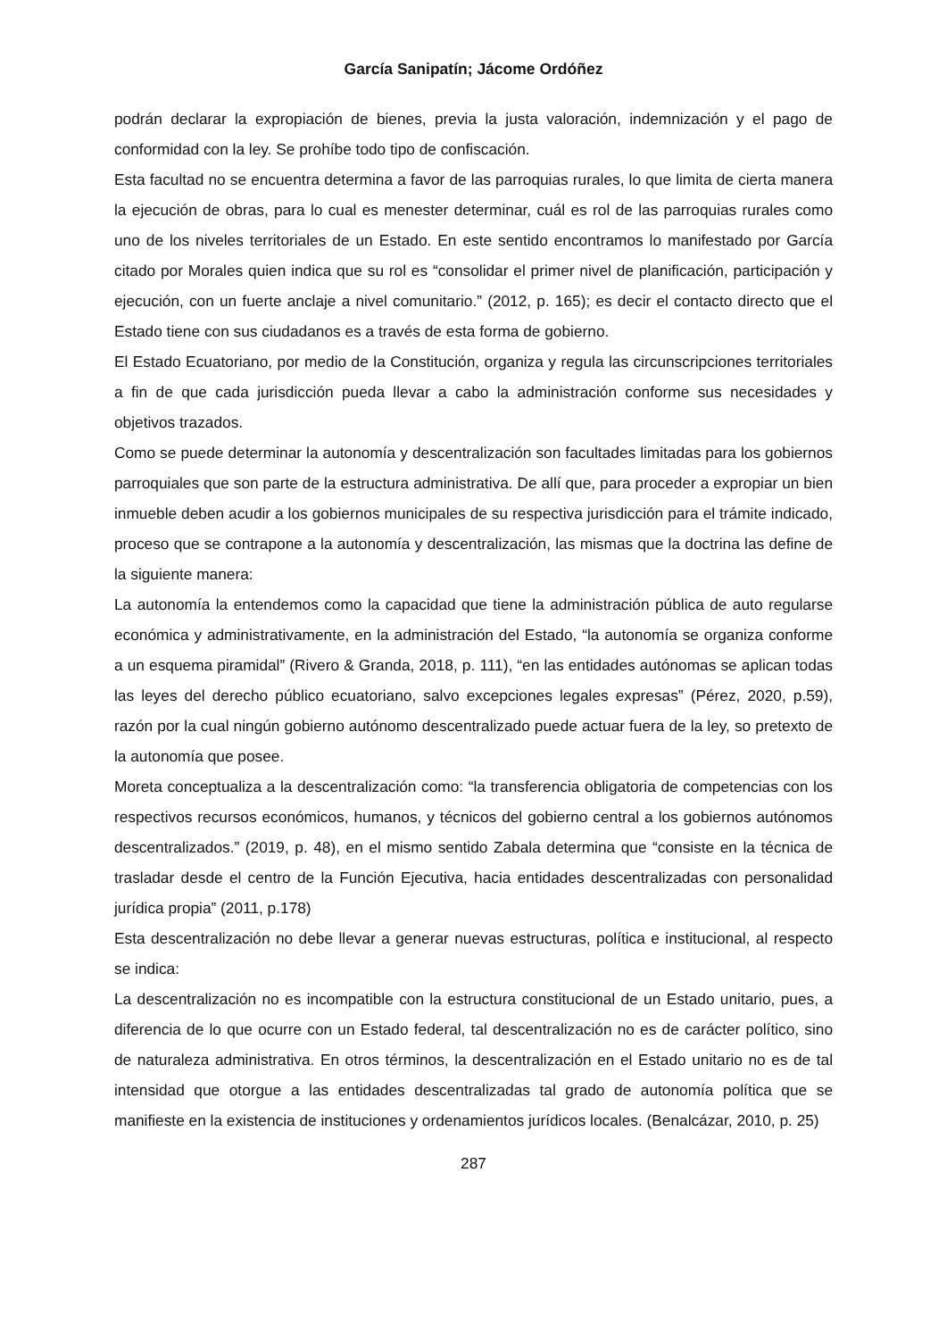García Sanipatín; Jácome Ordóñez
podrán declarar la expropiación de bienes, previa la justa valoración, indemnización y el pago de conformidad con la ley. Se prohíbe todo tipo de confiscación.
Esta facultad no se encuentra determina a favor de las parroquias rurales, lo que limita de cierta manera la ejecución de obras, para lo cual es menester determinar, cuál es rol de las parroquias rurales como uno de los niveles territoriales de un Estado. En este sentido encontramos lo manifestado por García citado por Morales quien indica que su rol es “consolidar el primer nivel de planificación, participación y ejecución, con un fuerte anclaje a nivel comunitario.” (2012, p. 165); es decir el contacto directo que el Estado tiene con sus ciudadanos es a través de esta forma de gobierno.
El Estado Ecuatoriano, por medio de la Constitución, organiza y regula las circunscripciones territoriales a fin de que cada jurisdicción pueda llevar a cabo la administración conforme sus necesidades y objetivos trazados.
Como se puede determinar la autonomía y descentralización son facultades limitadas para los gobiernos parroquiales que son parte de la estructura administrativa. De allí que, para proceder a expropiar un bien inmueble deben acudir a los gobiernos municipales de su respectiva jurisdicción para el trámite indicado, proceso que se contrapone a la autonomía y descentralización, las mismas que la doctrina las define de la siguiente manera:
La autonomía la entendemos como la capacidad que tiene la administración pública de auto regularse económica y administrativamente, en la administración del Estado, “la autonomía se organiza conforme a un esquema piramidal” (Rivero & Granda, 2018, p. 111), “en las entidades autónomas se aplican todas las leyes del derecho público ecuatoriano, salvo excepciones legales expresas” (Pérez, 2020, p.59), razón por la cual ningún gobierno autónomo descentralizado puede actuar fuera de la ley, so pretexto de la autonomía que posee.
Moreta conceptualiza a la descentralización como: “la transferencia obligatoria de competencias con los respectivos recursos económicos, humanos, y técnicos del gobierno central a los gobiernos autónomos descentralizados.” (2019, p. 48), en el mismo sentido Zabala determina que “consiste en la técnica de trasladar desde el centro de la Función Ejecutiva, hacia entidades descentralizadas con personalidad jurídica propia” (2011, p.178)
Esta descentralización no debe llevar a generar nuevas estructuras, política e institucional, al respecto se indica:
La descentralización no es incompatible con la estructura constitucional de un Estado unitario, pues, a diferencia de lo que ocurre con un Estado federal, tal descentralización no es de carácter político, sino de naturaleza administrativa. En otros términos, la descentralización en el Estado unitario no es de tal intensidad que otorgue a las entidades descentralizadas tal grado de autonomía política que se manifieste en la existencia de instituciones y ordenamientos jurídicos locales. (Benalcázar, 2010, p. 25)
287